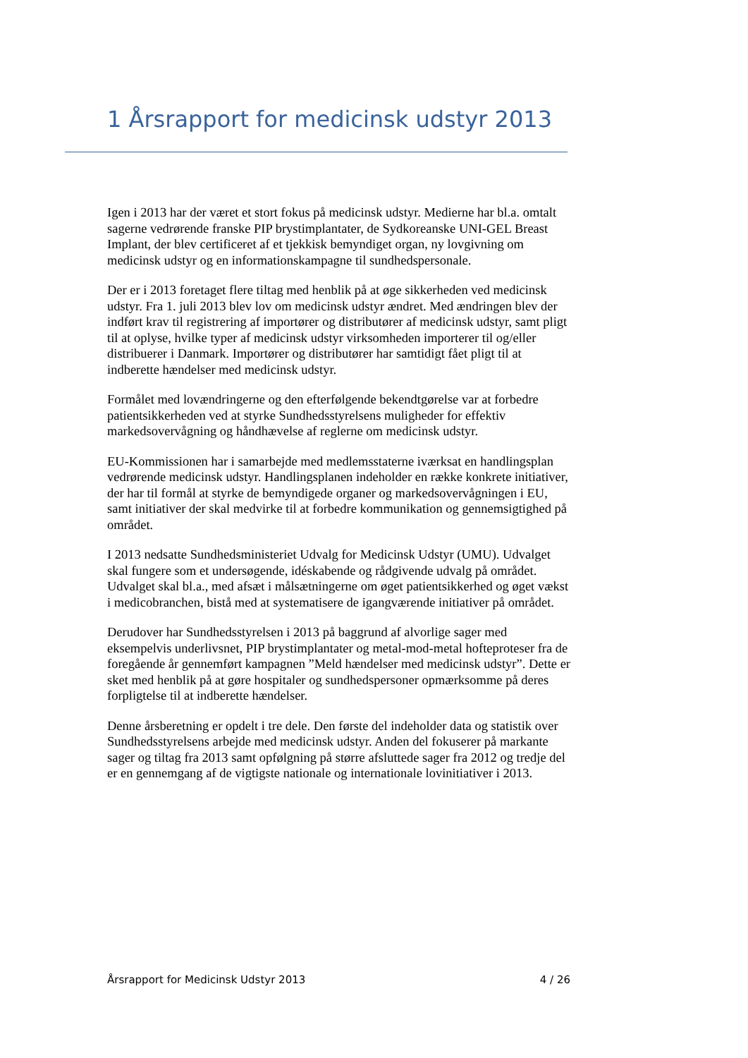1 Årsrapport for medicinsk udstyr 2013
Igen i 2013 har der været et stort fokus på medicinsk udstyr. Medierne har bl.a. omtalt sagerne vedrørende franske PIP brystimplantater, de Sydkoreanske UNI-GEL Breast Implant, der blev certificeret af et tjekkisk bemyndiget organ, ny lovgivning om medicinsk udstyr og en informationskampagne til sundhedspersonale.
Der er i 2013 foretaget flere tiltag med henblik på at øge sikkerheden ved medicinsk udstyr. Fra 1. juli 2013 blev lov om medicinsk udstyr ændret. Med ændringen blev der indført krav til registrering af importører og distributører af medicinsk udstyr, samt pligt til at oplyse, hvilke typer af medicinsk udstyr virksomheden importerer til og/eller distribuerer i Danmark. Importører og distributører har samtidigt fået pligt til at indberette hændelser med medicinsk udstyr.
Formålet med lovændringerne og den efterfølgende bekendtgørelse var at forbedre patientsikkerheden ved at styrke Sundhedsstyrelsens muligheder for effektiv markedsovervågning og håndhævelse af reglerne om medicinsk udstyr.
EU-Kommissionen har i samarbejde med medlemsstaterne iværksat en handlingsplan vedrørende medicinsk udstyr. Handlingsplanen indeholder en række konkrete initiativer, der har til formål at styrke de bemyndigede organer og markedsovervågningen i EU, samt initiativer der skal medvirke til at forbedre kommunikation og gennemsigtighed på området.
I 2013 nedsatte Sundhedsministeriet Udvalg for Medicinsk Udstyr (UMU). Udvalget skal fungere som et undersøgende, idéskabende og rådgivende udvalg på området. Udvalget skal bl.a., med afsæt i målsætningerne om øget patientsikkerhed og øget vækst i medicobranchen, bistå med at systematisere de igangværende initiativer på området.
Derudover har Sundhedsstyrelsen i 2013 på baggrund af alvorlige sager med eksempelvis underlivsnet, PIP brystimplantater og metal-mod-metal hofteproteser fra de foregående år gennemført kampagnen ”Meld hændelser med medicinsk udstyr”. Dette er sket med henblik på at gøre hospitaler og sundhedspersoner opmærksomme på deres forpligtelse til at indberette hændelser.
Denne årsberetning er opdelt i tre dele. Den første del indeholder data og statistik over Sundhedsstyrelsens arbejde med medicinsk udstyr. Anden del fokuserer på markante sager og tiltag fra 2013 samt opfølgning på større afsluttede sager fra 2012 og tredje del er en gennemgang af de vigtigste nationale og internationale lovinitiativer i 2013.
Årsrapport for Medicinsk Udstyr 2013 4 / 26